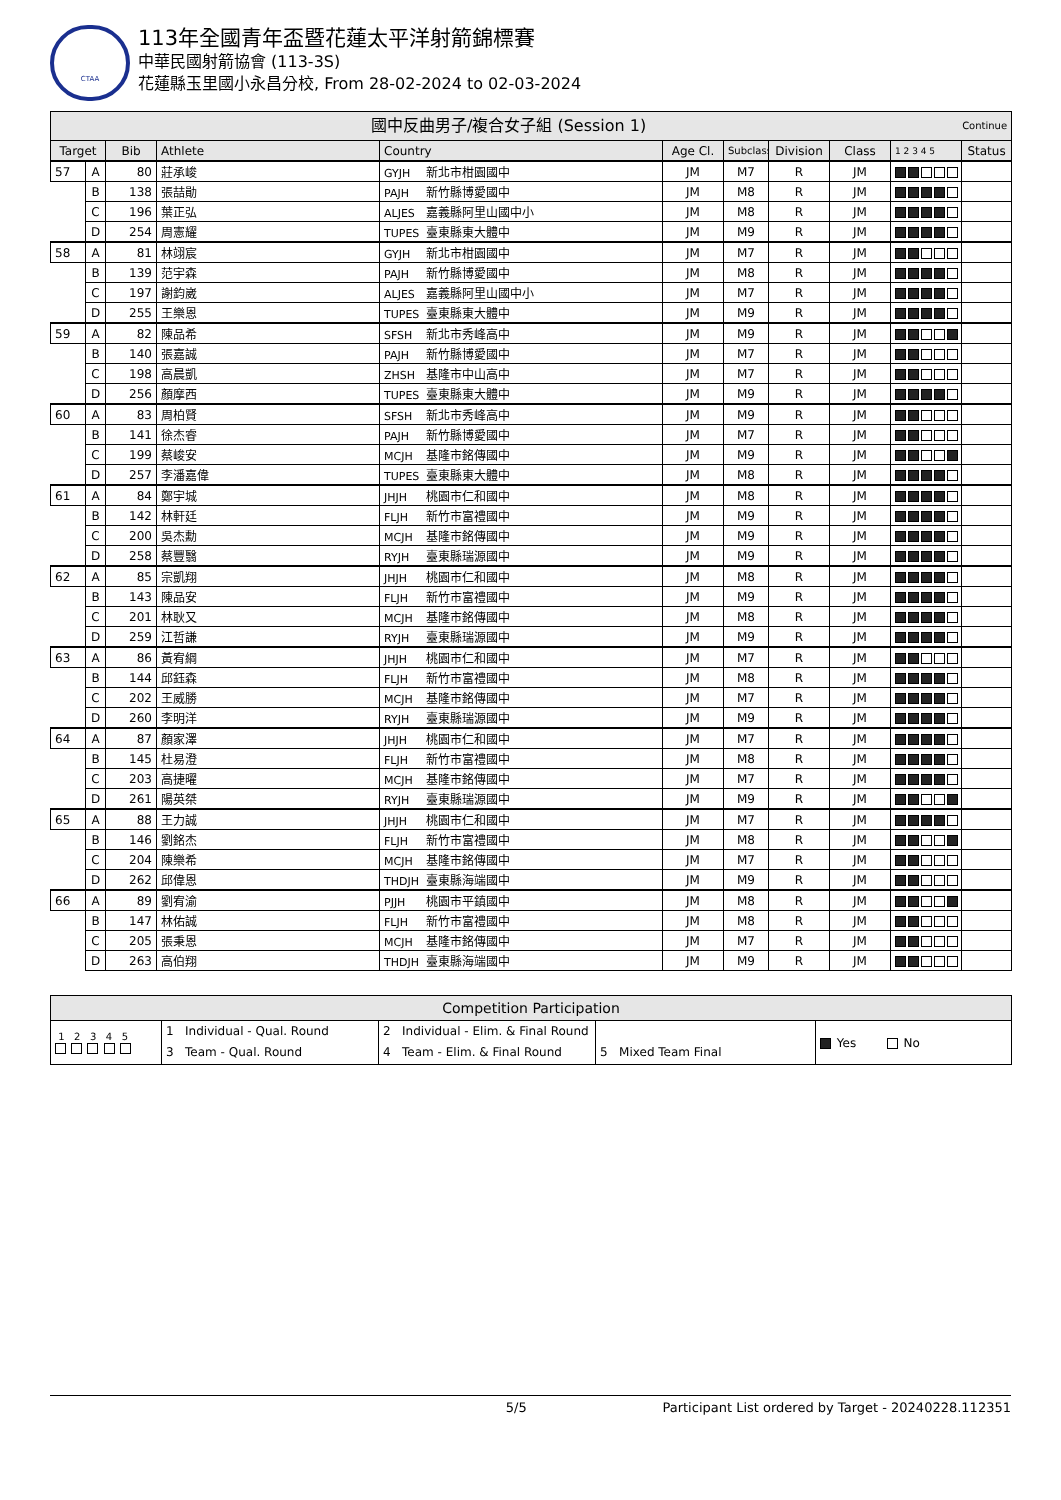CTAA
113年全國青年盃暨花蓮太平洋射箭錦標賽
中華民國射箭協會 (113-3S)
花蓮縣玉里國小永昌分校, From 28-02-2024 to 02-03-2024
| 國中反曲男子/複合女子組 (Session 1) Continue | | | | | | | | | | |
| --- | --- | --- | --- | --- | --- | --- | --- | --- | --- | --- |
| Target | | Bib | Athlete | Country | Age Cl. | Subclass | Division | Class | 1 2 3 4 5 | Status |
| 57 | A | 80 | 莊承峻 | GYJH 新北市柑園國中 | JM | M7 | R | JM | | |
| | B | 138 | 張喆勛 | PAJH 新竹縣博愛國中 | JM | M8 | R | JM | | |
| | C | 196 | 葉正弘 | ALJES 嘉義縣阿里山國中小 | JM | M8 | R | JM | | |
| | D | 254 | 周憲耀 | TUPES 臺東縣東大體中 | JM | M9 | R | JM | | |
| 58 | A | 81 | 林翊宸 | GYJH 新北市柑園國中 | JM | M7 | R | JM | | |
| | B | 139 | 范宇森 | PAJH 新竹縣博愛國中 | JM | M8 | R | JM | | |
| | C | 197 | 謝鈞崴 | ALJES 嘉義縣阿里山國中小 | JM | M7 | R | JM | | |
| | D | 255 | 王樂恩 | TUPES 臺東縣東大體中 | JM | M9 | R | JM | | |
| 59 | A | 82 | 陳品希 | SFSH 新北市秀峰高中 | JM | M9 | R | JM | | |
| | B | 140 | 張嘉誠 | PAJH 新竹縣博愛國中 | JM | M7 | R | JM | | |
| | C | 198 | 高晨凱 | ZHSH 基隆市中山高中 | JM | M7 | R | JM | | |
| | D | 256 | 顏摩西 | TUPES 臺東縣東大體中 | JM | M9 | R | JM | | |
| 60 | A | 83 | 周柏賢 | SFSH 新北市秀峰高中 | JM | M9 | R | JM | | |
| | B | 141 | 徐杰睿 | PAJH 新竹縣博愛國中 | JM | M7 | R | JM | | |
| | C | 199 | 蔡峻安 | MCJH 基隆市銘傳國中 | JM | M9 | R | JM | | |
| | D | 257 | 李潘嘉偉 | TUPES 臺東縣東大體中 | JM | M8 | R | JM | | |
| 61 | A | 84 | 鄭宇城 | JHJH 桃園市仁和國中 | JM | M8 | R | JM | | |
| | B | 142 | 林軒廷 | FLJH 新竹市富禮國中 | JM | M9 | R | JM | | |
| | C | 200 | 吳杰勳 | MCJH 基隆市銘傳國中 | JM | M9 | R | JM | | |
| | D | 258 | 蔡豐翳 | RYJH 臺東縣瑞源國中 | JM | M9 | R | JM | | |
| 62 | A | 85 | 宗凱翔 | JHJH 桃園市仁和國中 | JM | M8 | R | JM | | |
| | B | 143 | 陳品安 | FLJH 新竹市富禮國中 | JM | M9 | R | JM | | |
| | C | 201 | 林耿又 | MCJH 基隆市銘傳國中 | JM | M8 | R | JM | | |
| | D | 259 | 江哲謙 | RYJH 臺東縣瑞源國中 | JM | M9 | R | JM | | |
| 63 | A | 86 | 黃宥綱 | JHJH 桃園市仁和國中 | JM | M7 | R | JM | | |
| | B | 144 | 邱鈺森 | FLJH 新竹市富禮國中 | JM | M8 | R | JM | | |
| | C | 202 | 王威勝 | MCJH 基隆市銘傳國中 | JM | M7 | R | JM | | |
| | D | 260 | 李明洋 | RYJH 臺東縣瑞源國中 | JM | M9 | R | JM | | |
| 64 | A | 87 | 顏家澤 | JHJH 桃園市仁和國中 | JM | M7 | R | JM | | |
| | B | 145 | 杜易澄 | FLJH 新竹市富禮國中 | JM | M8 | R | JM | | |
| | C | 203 | 高捷曜 | MCJH 基隆市銘傳國中 | JM | M7 | R | JM | | |
| | D | 261 | 陽英桀 | RYJH 臺東縣瑞源國中 | JM | M9 | R | JM | | |
| 65 | A | 88 | 王力誠 | JHJH 桃園市仁和國中 | JM | M7 | R | JM | | |
| | B | 146 | 劉銘杰 | FLJH 新竹市富禮國中 | JM | M8 | R | JM | | |
| | C | 204 | 陳樂希 | MCJH 基隆市銘傳國中 | JM | M7 | R | JM | | |
| | D | 262 | 邱偉恩 | THDJH 臺東縣海端國中 | JM | M9 | R | JM | | |
| 66 | A | 89 | 劉宥渝 | PJJH 桃園市平鎮國中 | JM | M8 | R | JM | | |
| | B | 147 | 林佑誠 | FLJH 新竹市富禮國中 | JM | M8 | R | JM | | |
| | C | 205 | 張秉恩 | MCJH 基隆市銘傳國中 | JM | M7 | R | JM | | |
| | D | 263 | 高伯翔 | THDJH 臺東縣海端國中 | JM | M9 | R | JM | | |
| Competition Participation | | | | |
| --- | --- | --- | --- | --- |
| 1 2 3 4 5 | 1 Individual - Qual. Round | 2 Individual - Elim. & Final Round | | Yes No |
| | 3 Team - Qual. Round | 4 Team - Elim. & Final Round | 5 Mixed Team Final | |
5/5 Participant List ordered by Target - 20240228.112351